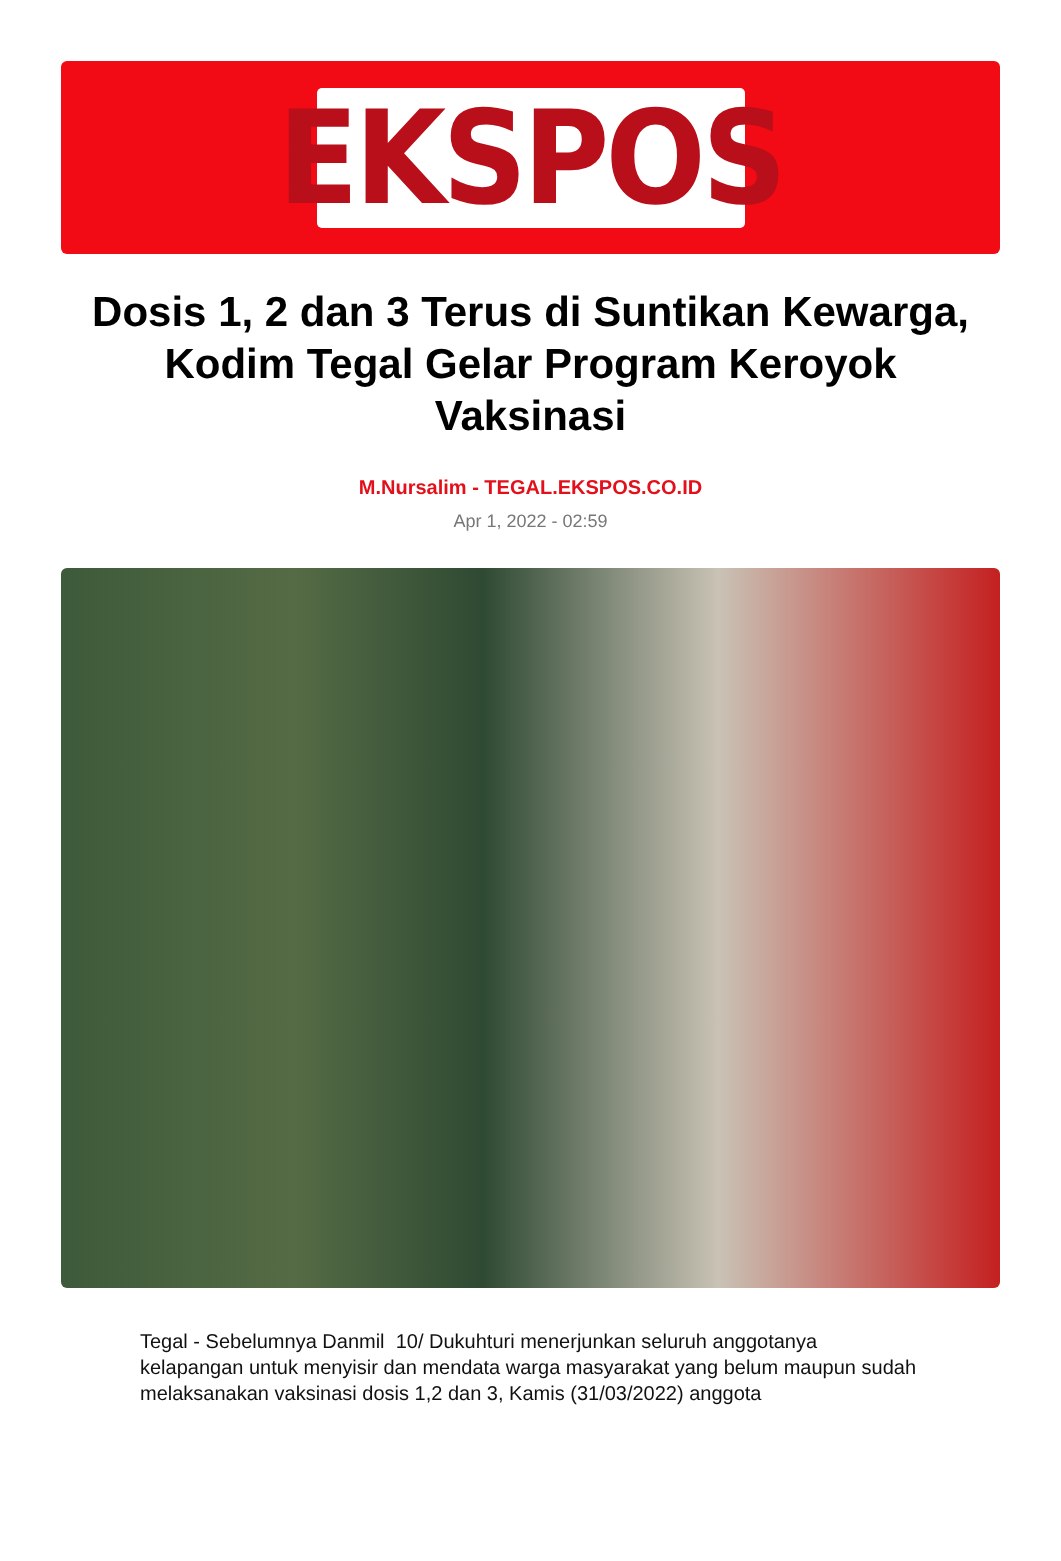EKSPOS
Dosis 1, 2 dan 3 Terus di Suntikan Kewarga, Kodim Tegal Gelar Program Keroyok Vaksinasi
M.Nursalim - TEGAL.EKSPOS.CO.ID
Apr 1, 2022 - 02:59
Tegal - Sebelumnya Danmil 10/ Dukuhturi menerjunkan seluruh anggotanya kelapangan untuk menyisir dan mendata warga masyarakat yang belum maupun sudah melaksanakan vaksinasi dosis 1,2 dan 3, Kamis (31/03/2022) anggota